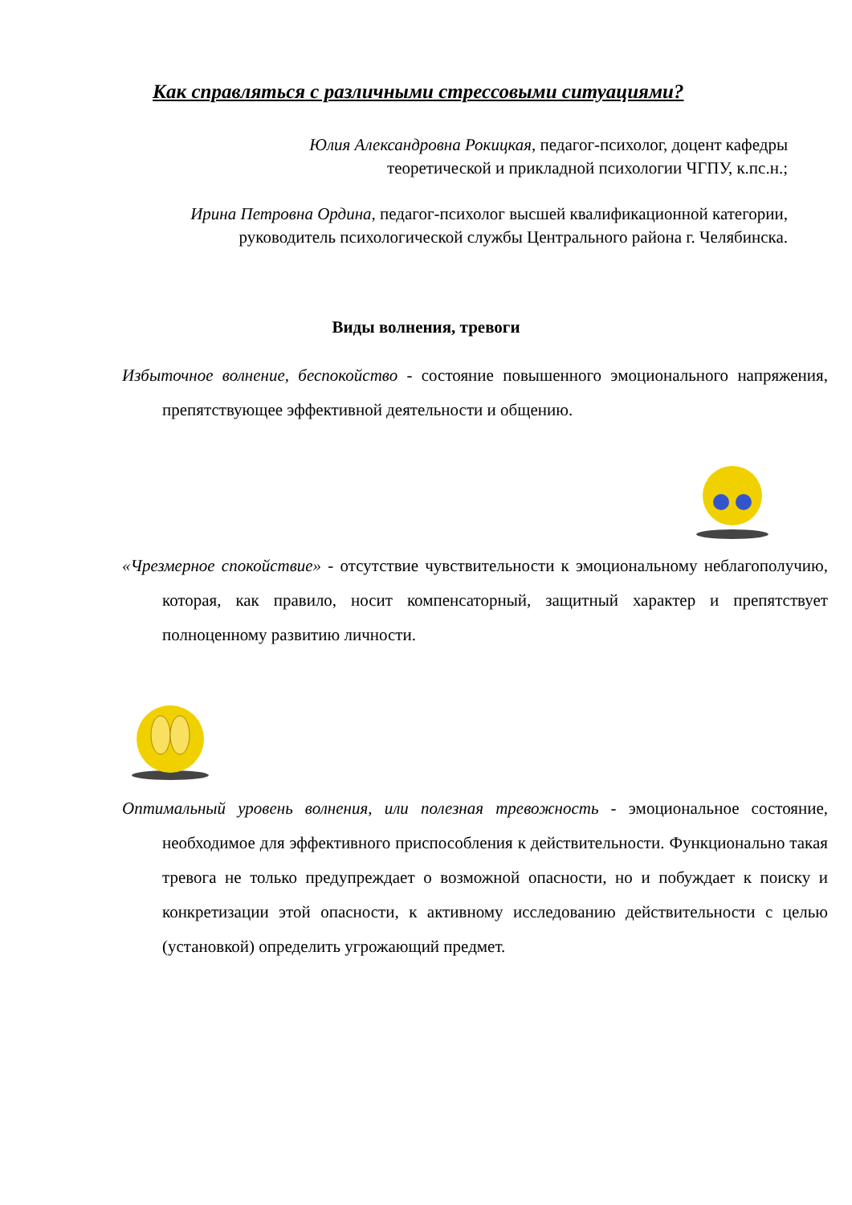Как справляться с различными стрессовыми ситуациями?
Юлия Александровна Рокицкая, педагог-психолог, доцент кафедры
теоретической и прикладной психологии ЧГПУ, к.пс.н.;
Ирина Петровна Ордина, педагог-психолог высшей квалификационной категории, руководитель психологической службы Центрального района г. Челябинска.
Виды волнения, тревоги
Избыточное волнение, беспокойство - состояние повышенного эмоционального напряжения, препятствующее эффективной деятельности и общению.
«Чрезмерное спокойствие» - отсутствие чувствительности к эмоциональному неблагополучию, которая, как правило, носит компенсаторный, защитный характер и препятствует полноценному развитию личности.
Оптимальный уровень волнения, или полезная тревожность - эмоциональное состояние, необходимое для эффективного приспособления к действительности. Функционально такая тревога не только предупреждает о возможной опасности, но и побуждает к поиску и конкретизации этой опасности, к активному исследованию действительности с целью (установкой) определить угрожающий предмет.